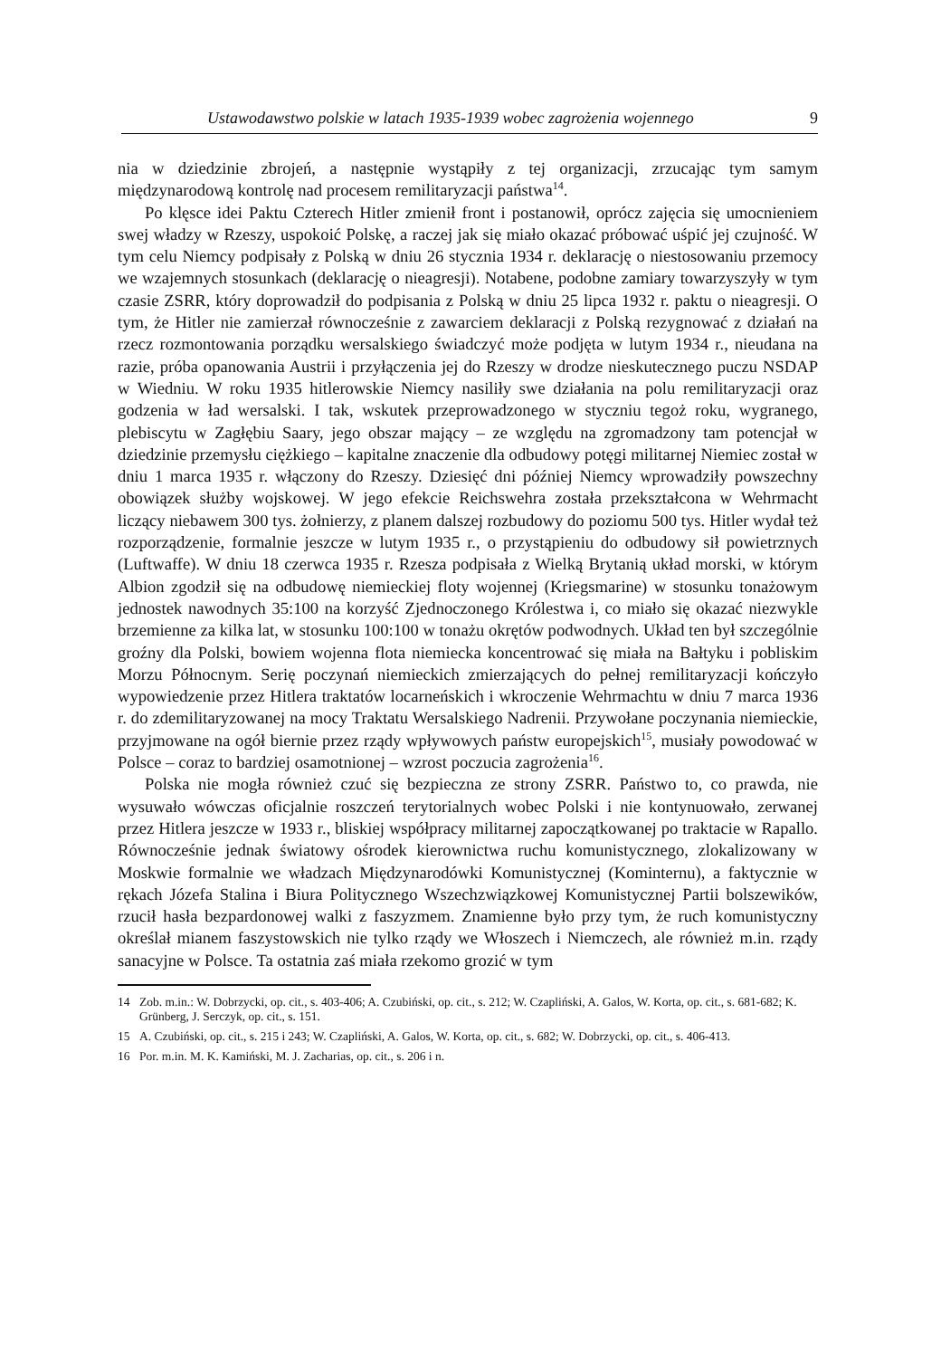Ustawodawstwo polskie w latach 1935-1939 wobec zagrożenia wojennego 9
nia w dziedzinie zbrojeń, a następnie wystąpiły z tej organizacji, zrzucając tym samym międzynarodową kontrolę nad procesem remilitaryzacji państwa<sup>14</sup>.
Po klęsce idei Paktu Czterech Hitler zmienił front i postanowił, oprócz zajęcia się umocnieniem swej władzy w Rzeszy, uspokoić Polskę, a raczej jak się miało okazać próbować uśpić jej czujność. W tym celu Niemcy podpisały z Polską w dniu 26 stycznia 1934 r. deklarację o niestosowaniu przemocy we wzajemnych stosunkach (deklarację o nieagresji). Notabene, podobne zamiary towarzyszyły w tym czasie ZSRR, który doprowadził do podpisania z Polską w dniu 25 lipca 1932 r. paktu o nieagresji. O tym, że Hitler nie zamierzał równocześnie z zawarciem deklaracji z Polską rezygnować z działań na rzecz rozmontowania porządku wersalskiego świadczyć może podjęta w lutym 1934 r., nieudana na razie, próba opanowania Austrii i przyłączenia jej do Rzeszy w drodze nieskutecznego puczu NSDAP w Wiedniu. W roku 1935 hitlerowskie Niemcy nasiliły swe działania na polu remilitaryzacji oraz godzenia w ład wersalski. I tak, wskutek przeprowadzonego w styczniu tegoż roku, wygranego, plebiscytu w Zagłębiu Saary, jego obszar mający – ze względu na zgromadzony tam potencjał w dziedzinie przemysłu ciężkiego – kapitalne znaczenie dla odbudowy potęgi militarnej Niemiec został w dniu 1 marca 1935 r. włączony do Rzeszy. Dziesięć dni później Niemcy wprowadziły powszechny obowiązek służby wojskowej. W jego efekcie Reichswehra została przekształcona w Wehrmacht liczący niebawem 300 tys. żołnierzy, z planem dalszej rozbudowy do poziomu 500 tys. Hitler wydał też rozporządzenie, formalnie jeszcze w lutym 1935 r., o przystąpieniu do odbudowy sił powietrznych (Luftwaffe). W dniu 18 czerwca 1935 r. Rzesza podpisała z Wielką Brytanią układ morski, w którym Albion zgodził się na odbudowę niemieckiej floty wojennej (Kriegsmarine) w stosunku tonażowym jednostek nawodnych 35:100 na korzyść Zjednoczonego Królestwa i, co miało się okazać niezwykle brzemienne za kilka lat, w stosunku 100:100 w tonażu okrętów podwodnych. Układ ten był szczególnie groźny dla Polski, bowiem wojenna flota niemiecka koncentrować się miała na Bałtyku i pobliskim Morzu Północnym. Serię poczynań niemieckich zmierzających do pełnej remilitaryzacji kończyło wypowiedzenie przez Hitlera traktatów locarneńskich i wkroczenie Wehrmachtu w dniu 7 marca 1936 r. do zdemilitaryzowanej na mocy Traktatu Wersalskiego Nadrenii. Przywołane poczynania niemieckie, przyjmowane na ogół biernie przez rządy wpływowych państw europejskich<sup>15</sup>, musiały powodować w Polsce – coraz to bardziej osamotnionej – wzrost poczucia zagrożenia<sup>16</sup>.
Polska nie mogła również czuć się bezpieczna ze strony ZSRR. Państwo to, co prawda, nie wysuwało wówczas oficjalnie roszczeń terytorialnych wobec Polski i nie kontynuowało, zerwanej przez Hitlera jeszcze w 1933 r., bliskiej współpracy militarnej zapoczątkowanej po traktacie w Rapallo. Równocześnie jednak światowy ośrodek kierownictwa ruchu komunistycznego, zlokalizowany w Moskwie formalnie we władzach Międzynarodówki Komunistycznej (Kominternu), a faktycznie w rękach Józefa Stalina i Biura Politycznego Wszechzwiązkowej Komunistycznej Partii bolszewików, rzucił hasła bezpardonowej walki z faszyzmem. Znamienne było przy tym, że ruch komunistyczny określał mianem faszystowskich nie tylko rządy we Włoszech i Niemczech, ale również m.in. rządy sanacyjne w Polsce. Ta ostatnia zaś miała rzekomo grozić w tym
14 Zob. m.in.: W. Dobrzycki, op. cit., s. 403-406; A. Czubiński, op. cit., s. 212; W. Czapliński, A. Galos, W. Korta, op. cit., s. 681-682; K. Grünberg, J. Serczyk, op. cit., s. 151.
15 A. Czubiński, op. cit., s. 215 i 243; W. Czapliński, A. Galos, W. Korta, op. cit., s. 682; W. Dobrzycki, op. cit., s. 406-413.
16 Por. m.in. M. K. Kamiński, M. J. Zacharias, op. cit., s. 206 i n.